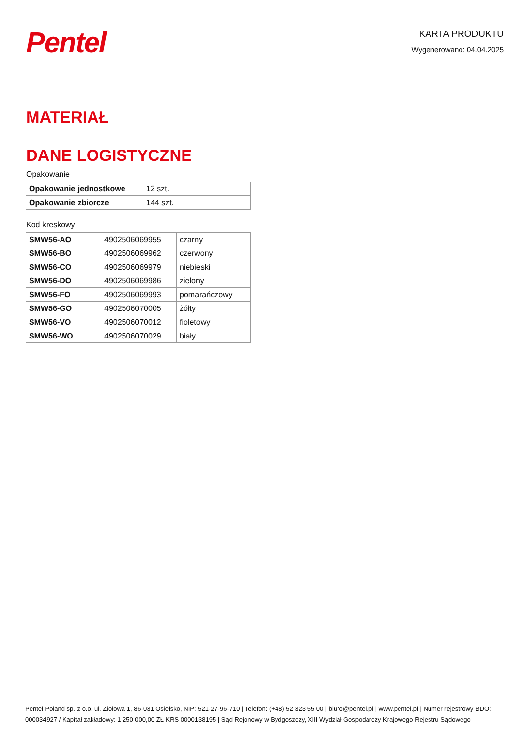Pentel
KARTA PRODUKTU
Wygenerowano: 04.04.2025
MATERIAŁ
DANE LOGISTYCZNE
Opakowanie
| Opakowanie jednostkowe | 12 szt. |
| Opakowanie zbiorcze | 144 szt. |
Kod kreskowy
| SMW56-AO | 4902506069955 | czarny |
| SMW56-BO | 4902506069962 | czerwony |
| SMW56-CO | 4902506069979 | niebieski |
| SMW56-DO | 4902506069986 | zielony |
| SMW56-FO | 4902506069993 | pomarańczowy |
| SMW56-GO | 4902506070005 | żółty |
| SMW56-VO | 4902506070012 | fioletowy |
| SMW56-WO | 4902506070029 | biały |
Pentel Poland sp. z o.o. ul. Ziołowa 1, 86-031 Osielsko, NIP: 521-27-96-710 | Telefon: (+48) 52 323 55 00 | biuro@pentel.pl | www.pentel.pl | Numer rejestrowy BDO: 000034927 / Kapitał zakładowy: 1 250 000,00 ZŁ KRS 0000138195 | Sąd Rejonowy w Bydgoszczy, XIII Wydział Gospodarczy Krajowego Rejestru Sądowego